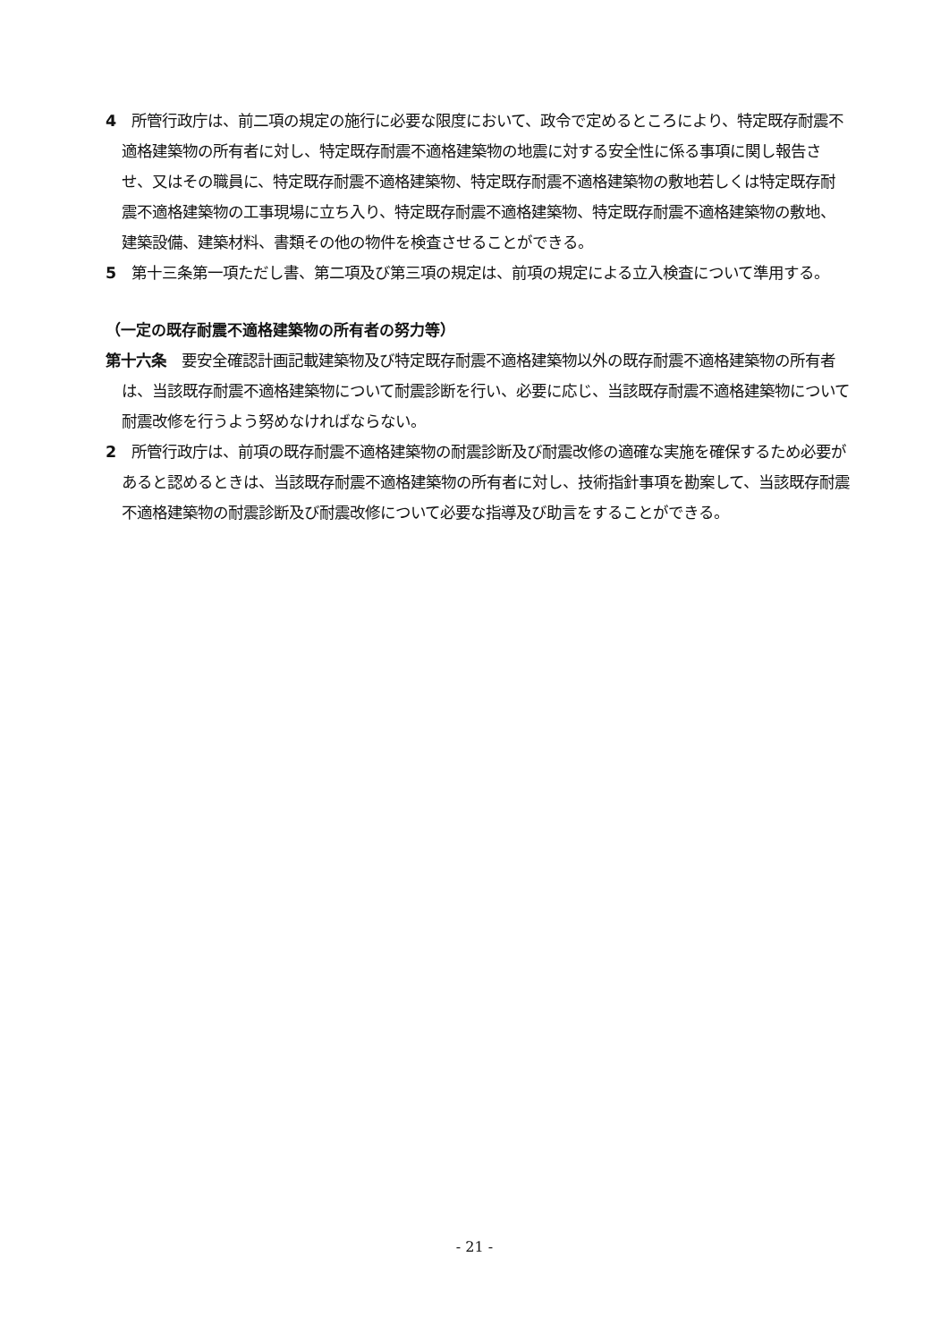4　所管行政庁は、前二項の規定の施行に必要な限度において、政令で定めるところにより、特定既存耐震不適格建築物の所有者に対し、特定既存耐震不適格建築物の地震に対する安全性に係る事項に関し報告させ、又はその職員に、特定既存耐震不適格建築物、特定既存耐震不適格建築物の敷地若しくは特定既存耐震不適格建築物の工事現場に立ち入り、特定既存耐震不適格建築物、特定既存耐震不適格建築物の敷地、建築設備、建築材料、書類その他の物件を検査させることができる。
5　第十三条第一項ただし書、第二項及び第三項の規定は、前項の規定による立入検査について準用する。
（一定の既存耐震不適格建築物の所有者の努力等）
第十六条　要安全確認計画記載建築物及び特定既存耐震不適格建築物以外の既存耐震不適格建築物の所有者は、当該既存耐震不適格建築物について耐震診断を行い、必要に応じ、当該既存耐震不適格建築物について耐震改修を行うよう努めなければならない。
2　所管行政庁は、前項の既存耐震不適格建築物の耐震診断及び耐震改修の適確な実施を確保するため必要があると認めるときは、当該既存耐震不適格建築物の所有者に対し、技術指針事項を勘案して、当該既存耐震不適格建築物の耐震診断及び耐震改修について必要な指導及び助言をすることができる。
- 21 -